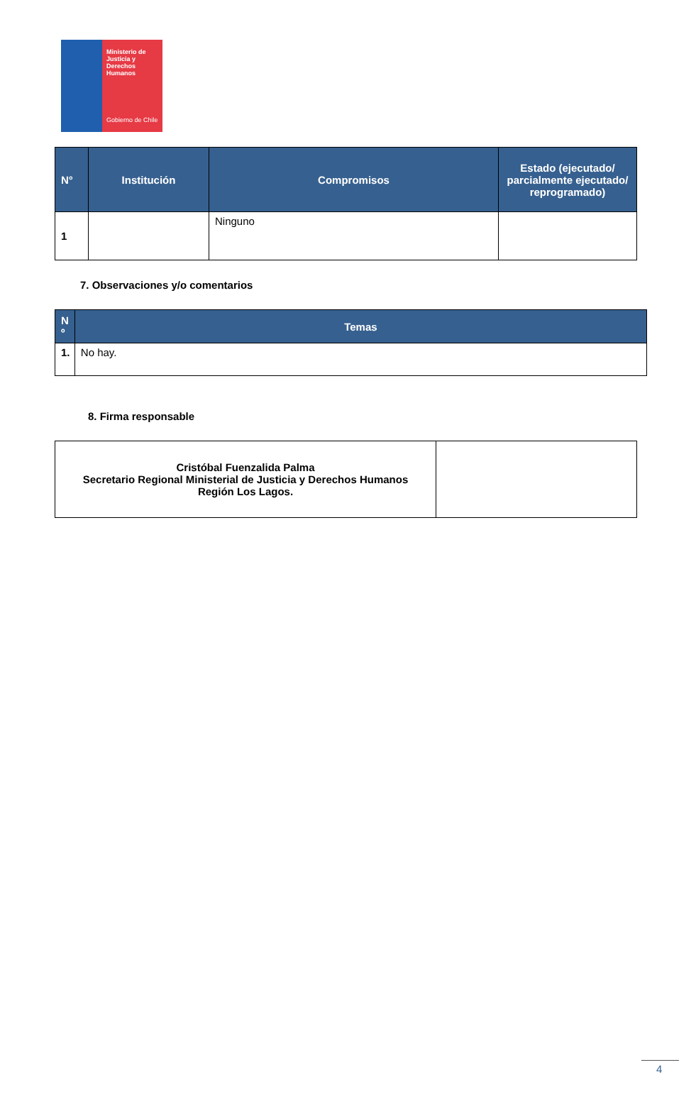Ministerio de Justicia y Derechos Humanos
Gobierno de Chile
| N° | Institución | Compromisos | Estado (ejecutado/ parcialmente ejecutado/ reprogramado) |
| --- | --- | --- | --- |
| 1 | | Ninguno | |
7. Observaciones y/o comentarios
| N º | Temas |
| --- | --- |
| 1. | No hay. |
8. Firma responsable
| Cristóbal Fuenzalida Palma Secretario Regional Ministerial de Justicia y Derechos Humanos Región Los Lagos. | |
4